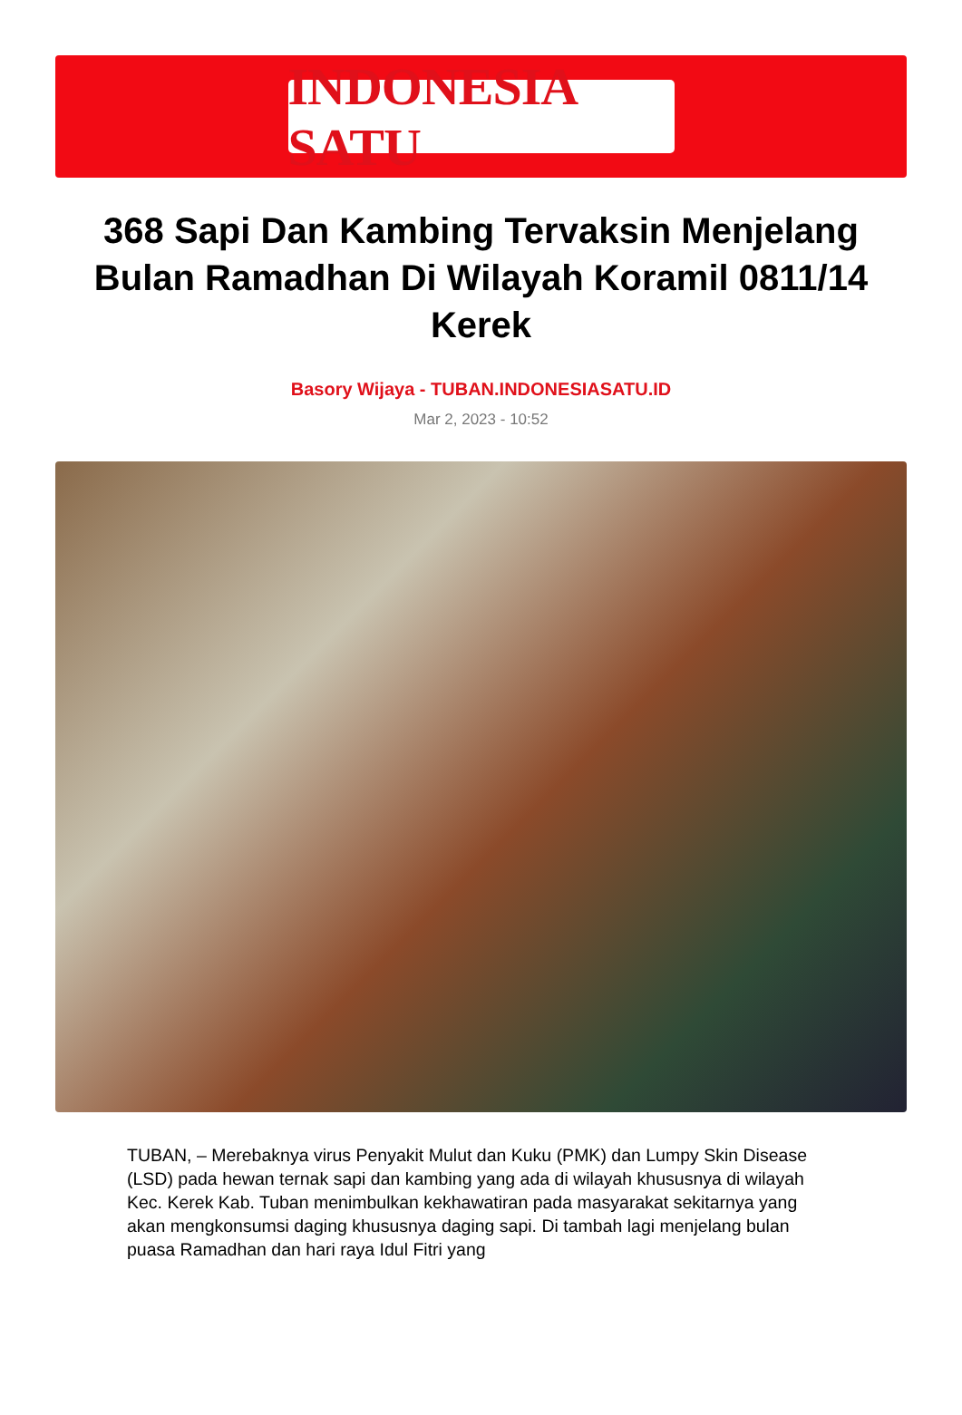INDONESIA SATU
368 Sapi Dan Kambing Tervaksin Menjelang Bulan Ramadhan Di Wilayah Koramil 0811/14 Kerek
Basory Wijaya - TUBAN.INDONESIASATU.ID
Mar 2, 2023 - 10:52
TUBAN, – Merebaknya virus Penyakit Mulut dan Kuku (PMK) dan Lumpy Skin Disease (LSD) pada hewan ternak sapi dan kambing yang ada di wilayah khususnya di wilayah Kec. Kerek Kab. Tuban menimbulkan kekhawatiran pada masyarakat sekitarnya yang akan mengkonsumsi daging khususnya daging sapi. Di tambah lagi menjelang bulan puasa Ramadhan dan hari raya Idul Fitri yang